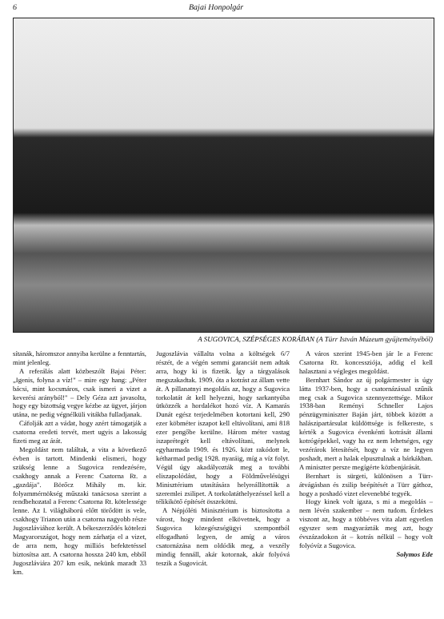6 Bajai Honpolgár
A SUGOVICA, SZÉPSÉGES KORÁBAN (A Türr István Múzeum gyűjteményéből)
sítanák, háromszor annyiba kerülne a fenntartás, mint jelenleg.
A referálás alatt közbeszólt Bajai Péter: „Igenis, folyna a víz!" – mire egy hang: „Péter bácsi, mint kocsmáros, csak ismeri a vizet a keverési arányból!" – Dely Géza azt javasolta, hogy egy bizottság vegye kézbe az ügyet, járjon utána, ne pedig végnélküli vitákba fulladjanak.
Cáfolják azt a vádat, hogy azért támogatják a csatorna eredeti tervét, mert ugyis a lakosság fizeti meg az árát.
Megoldást nem találtak, a vita a következő évben is tartott. Mindenki elismeri, hogy szükség lenne a Sugovica rendezésére, csakhogy annak a Ferenc Csatorna Rt. a „gazdája". Börőcz Mihály m. kir. folyammérnökség műszaki tanácsosa szerint a rendbehozatal a Ferenc Csatorna Rt. kötelessége lenne. Az I. világháború előtt törődött is vele, csakhogy Trianon után a csatorna nagyobb része Jugoszláviához került. A békeszerződés kötelezi Magyarországot, hogy nem zárhatja el a vizet, de arra nem, hogy milliós befektetéssel biztosítsa azt. A csatorna hossza 240 km, ebből Jugoszláviára 207 km esik, nekünk maradt 33 km.
Jugoszlávia vállalta volna a költségek 6/7 részét, de a végén semmi garanciát nem adtak arra, hogy ki is fizetik. Így a tárgyalások megszakadtak. 1909. óta a kotrást az állam vette át. A pillanatnyi megoldás az, hogy a Sugovica torkolatát át kell helyezni, hogy sarkantyúba ütközzék a hordalékot hozó víz. A Kamarás Dunát egész terjedelmében kotortani kell, 290 ezer köbméter iszapot kell eltávolítani, ami 818 ezer pengőbe kerülne. Három méter vastag iszaprétegét kell eltávolítani, melynek egyharmada 1909. és 1926. közt rakódott le, kétharmad pedig 1928. nyaráig, míg a víz folyt. Végül úgy akadályozták meg a további eliszapolódást, hogy a Földművelésügyi Minisztérium utasítására helyreállították a szeremlei zsilipet. A torkolatáthelyezéssel kell a télikikötő építését összekötni.
A Népjóléti Minisztérium is biztosította a várost, hogy mindent elkövetnek, hogy a Sugovica közegészségügyi szempontból elfogadható legyen, de amíg a város csatornázása nem oldódik meg, a veszély mindig fennáll, akár kotornak, akár folyóvá teszik a Sugovicát.
A város szerint 1945-ben jár le a Ferenc Csatorna Rt. koncessziója, addig el kell halasztani a végleges megoldást.
Bernhart Sándor az új polgármester is úgy látta 1937-ben, hogy a csatornázással szűnik meg csak a Sugovica szennyezettsége. Mikor 1938-ban Reményi Schneller Lajos pénzügyminiszter Baján járt, többek között a halászipartársulat küldöttsége is felkereste, s kérték a Sugovica évenkénti kotrását állami kotrógépekkel, vagy ha ez nem lehetséges, egy vezérárok létesítését, hogy a víz ne legyen poshadt, mert a halak elpusztulnak a bárkákban. A miniszter persze megígérte közbenjárását.
Bernhart is sürgeti, különösen a Türr-átvágásban és zsilip beépítését a Türr gáthoz, hogy a poshadó vizet elevenebbé tegyék.
Hogy kinek volt igaza, s mi a megoldás – nem lévén szakember – nem tudom. Érdekes viszont az, hogy a többéves vita alatt egyetlen egyszer sem magyarázták meg azt, hogy évszázadokon át – kotrás nélkül – hogy volt folyóvíz a Sugovica.
Solymos Ede